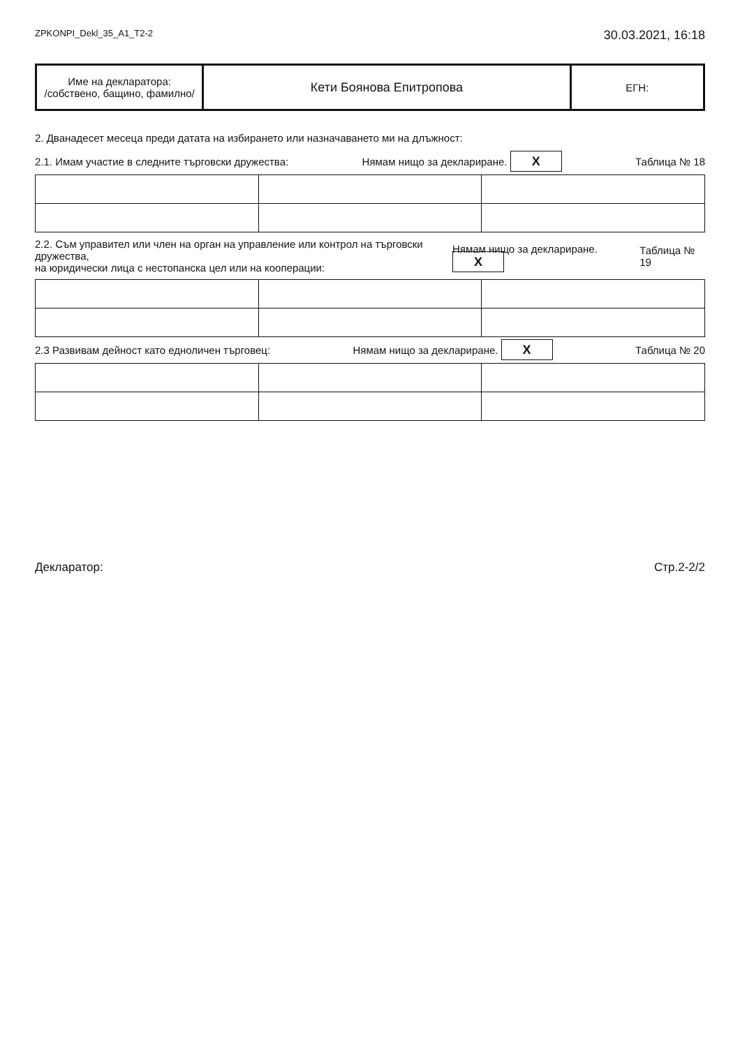ZPKONPI_Dekl_35_A1_T2-2 30.03.2021, 16:18
| Име на декларатора: /собствено, бащино, фамилно/ | Кети Боянова Епитропова | ЕГН: |
2. Дванадесет месеца преди датата на избирането или назначаването ми на длъжност:
2.1. Имам участие в следните търговски дружества: Нямам нищо за деклариране. X Таблица № 18
2.2. Съм управител или член на орган на управление или контрол на търговски дружества,
на юридически лица с нестопанска цел или на кооперации: Нямам нищо за деклариране. X Таблица № 19
2.3 Развивам дейност като едноличен търговец: Нямам нищо за деклариране. X Таблица № 20
Декларатор: Стр.2-2/2